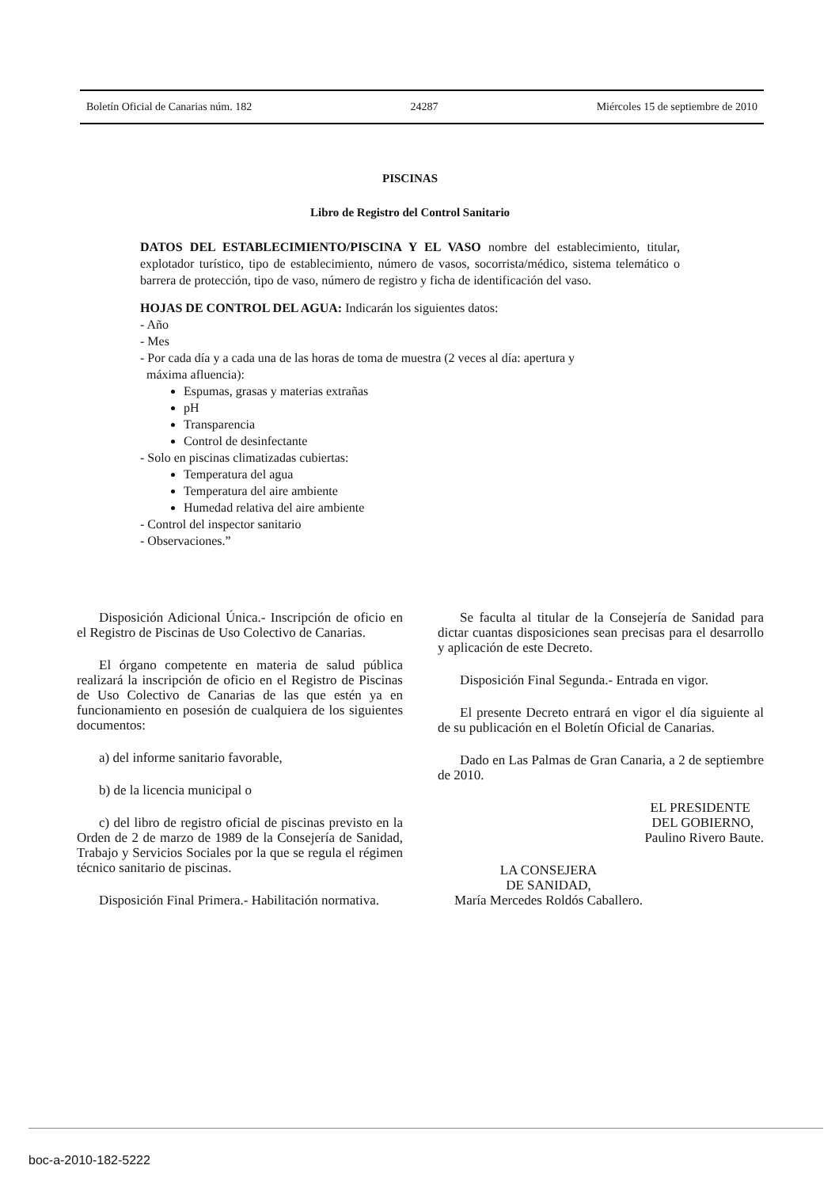Boletín Oficial de Canarias núm. 182 24287 Miércoles 15 de septiembre de 2010
PISCINAS
Libro de Registro del Control Sanitario
DATOS DEL ESTABLECIMIENTO/PISCINA Y EL VASO nombre del establecimiento, titular, explotador turístico, tipo de establecimiento, número de vasos, socorrista/médico, sistema telemático o barrera de protección, tipo de vaso, número de registro y ficha de identificación del vaso.
HOJAS DE CONTROL DEL AGUA: Indicarán los siguientes datos:
- Año
- Mes
- Por cada día y a cada una de las horas de toma de muestra (2 veces al día: apertura y
máxima afluencia):
Espumas, grasas y materias extrañas
pH
Transparencia
Control de desinfectante
- Solo en piscinas climatizadas cubiertas:
Temperatura del agua
Temperatura del aire ambiente
Humedad relativa del aire ambiente
- Control del inspector sanitario
- Observaciones.”
Disposición Adicional Única.- Inscripción de oficio en el Registro de Piscinas de Uso Colectivo de Canarias.
El órgano competente en materia de salud pública realizará la inscripción de oficio en el Registro de Piscinas de Uso Colectivo de Canarias de las que estén ya en funcionamiento en posesión de cualquiera de los siguientes documentos:
a) del informe sanitario favorable,
b) de la licencia municipal o
c) del libro de registro oficial de piscinas previsto en la Orden de 2 de marzo de 1989 de la Consejería de Sanidad, Trabajo y Servicios Sociales por la que se regula el régimen técnico sanitario de piscinas.
Disposición Final Primera.- Habilitación normativa.
Se faculta al titular de la Consejería de Sanidad para dictar cuantas disposiciones sean precisas para el desarrollo y aplicación de este Decreto.
Disposición Final Segunda.- Entrada en vigor.
El presente Decreto entrará en vigor el día siguiente al de su publicación en el Boletín Oficial de Canarias.
Dado en Las Palmas de Gran Canaria, a 2 de septiembre de 2010.
EL PRESIDENTE
DEL GOBIERNO,
Paulino Rivero Baute.
LA CONSEJERA
DE SANIDAD,
María Mercedes Roldós Caballero.
boc-a-2010-182-5222